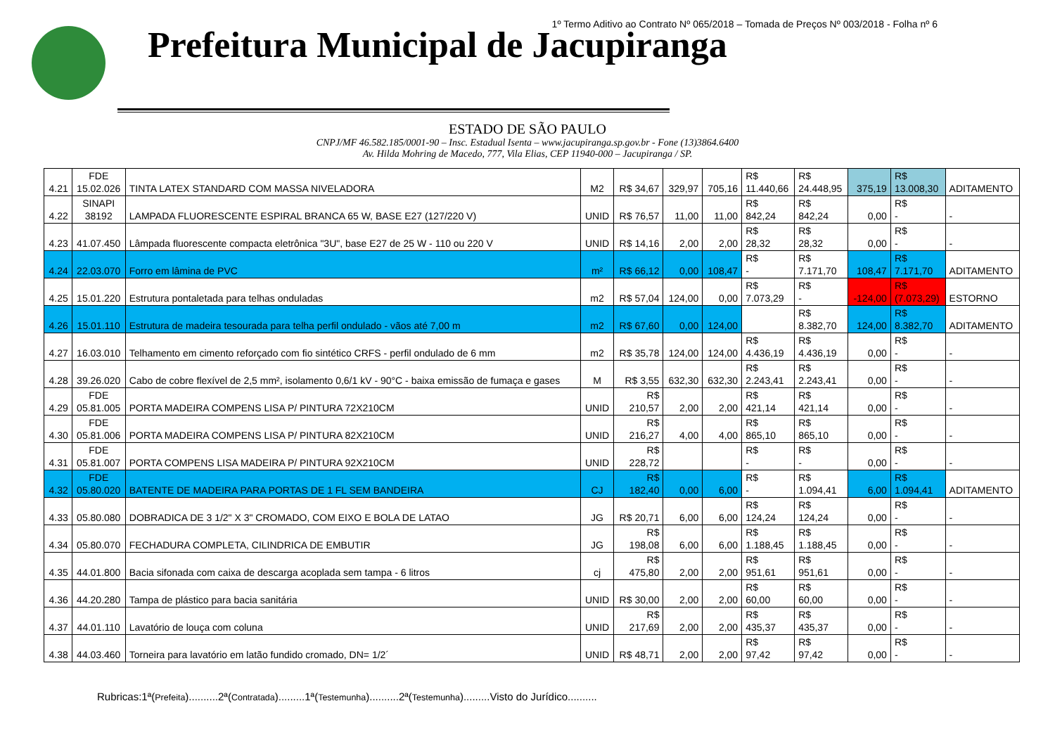1º Termo Aditivo ao Contrato Nº 065/2018 – Tomada de Preços Nº 003/2018 - Folha nº 6
Prefeitura Municipal de Jacupiranga
ESTADO DE SÃO PAULO
CNPJ/MF 46.582.185/0001-90 – Insc. Estadual Isenta – www.jacupiranga.sp.gov.br - Fone (13)3864.6400
Av. Hilda Mohring de Macedo, 777, Vila Elias, CEP 11940-000 – Jacupiranga / SP.
| 4.21 | FDE 15.02.026 | TINTA LATEX STANDARD COM MASSA NIVELADORA | M2 | R$ 34,67 | 329,97 | 705,16 | R$ 11.440,66 | R$ 24.448,95 | 375,19 | R$ 13.008,30 | ADITAMENTO |
| 4.22 | SINAPI 38192 | LAMPADA FLUORESCENTE ESPIRAL BRANCA 65 W, BASE E27 (127/220 V) | UNID | R$ 76,57 | 11,00 | 11,00 | R$ 842,24 | R$ 842,24 | 0,00 | R$ - | - |
| 4.23 | 41.07.450 | Lâmpada fluorescente compacta eletrônica "3U", base E27 de 25 W - 110 ou 220 V | UNID | R$ 14,16 | 2,00 | 2,00 | R$ 28,32 | R$ 28,32 | 0,00 | R$ - | - |
| 4.24 | 22.03.070 | Forro em lâmina de PVC | m² | R$ 66,12 | 0,00 | 108,47 | R$ - | R$ 7.171,70 | 108,47 | R$ 7.171,70 | ADITAMENTO |
| 4.25 | 15.01.220 | Estrutura pontaletada para telhas onduladas | m2 | R$ 57,04 | 124,00 | 0,00 | R$ 7.073,29 | R$ - | -124,00 | R$ (7.073,29) | ESTORNO |
| 4.26 | 15.01.110 | Estrutura de madeira tesourada para telha perfil ondulado - vãos até 7,00 m | m2 | R$ 67,60 | 0,00 | 124,00 | | R$ 8.382,70 | 124,00 | R$ 8.382,70 | ADITAMENTO |
| 4.27 | 16.03.010 | Telhamento em cimento reforçado com fio sintético CRFS - perfil ondulado de 6 mm | m2 | R$ 35,78 | 124,00 | 124,00 | R$ 4.436,19 | R$ 4.436,19 | 0,00 | R$ - | - |
| 4.28 | 39.26.020 | Cabo de cobre flexível de 2,5 mm², isolamento 0,6/1 kV - 90°C - baixa emissão de fumaça e gases | M | R$ 3,55 | 632,30 | 632,30 | R$ 2.243,41 | R$ 2.243,41 | 0,00 | R$ - | - |
| 4.29 | FDE 05.81.005 | PORTA MADEIRA COMPENS LISA P/ PINTURA 72X210CM | UNID | R$ 210,57 | 2,00 | 2,00 | R$ 421,14 | R$ 421,14 | 0,00 | R$ - | - |
| 4.30 | FDE 05.81.006 | PORTA MADEIRA COMPENS LISA P/ PINTURA 82X210CM | UNID | R$ 216,27 | 4,00 | 4,00 | R$ 865,10 | R$ 865,10 | 0,00 | R$ - | - |
| 4.31 | FDE 05.81.007 | PORTA COMPENS LISA MADEIRA P/ PINTURA 92X210CM | UNID | R$ 228,72 | | | R$ - | R$ - | 0,00 | R$ - | - |
| 4.32 | FDE 05.80.020 | BATENTE DE MADEIRA PARA PORTAS DE 1 FL SEM BANDEIRA | CJ | R$ 182,40 | 0,00 | 6,00 | R$ - | R$ 1.094,41 | 6,00 | R$ 1.094,41 | ADITAMENTO |
| 4.33 | 05.80.080 | DOBRADICA DE 3 1/2" X 3" CROMADO, COM EIXO E BOLA DE LATAO | JG | R$ 20,71 | 6,00 | 6,00 | R$ 124,24 | R$ 124,24 | 0,00 | R$ - | - |
| 4.34 | 05.80.070 | FECHADURA COMPLETA, CILINDRICA DE EMBUTIR | JG | R$ 198,08 | 6,00 | 6,00 | R$ 1.188,45 | R$ 1.188,45 | 0,00 | R$ - | - |
| 4.35 | 44.01.800 | Bacia sifonada com caixa de descarga acoplada sem tampa - 6 litros | cj | R$ 475,80 | 2,00 | 2,00 | R$ 951,61 | R$ 951,61 | 0,00 | R$ - | - |
| 4.36 | 44.20.280 | Tampa de plástico para bacia sanitária | UNID | R$ 30,00 | 2,00 | 2,00 | R$ 60,00 | R$ 60,00 | 0,00 | R$ - | - |
| 4.37 | 44.01.110 | Lavatório de louça com coluna | UNID | R$ 217,69 | 2,00 | 2,00 | R$ 435,37 | R$ 435,37 | 0,00 | R$ - | - |
| 4.38 | 44.03.460 | Torneira para lavatório em latão fundido cromado, DN= 1/2´ | UNID | R$ 48,71 | 2,00 | 2,00 | R$ 97,42 | R$ 97,42 | 0,00 | R$ - | - |
Rubricas:1ª(Prefeita)..........2ª(Contratada).........1ª(Testemunha)..........2ª(Testemunha).........Visto do Jurídico..........